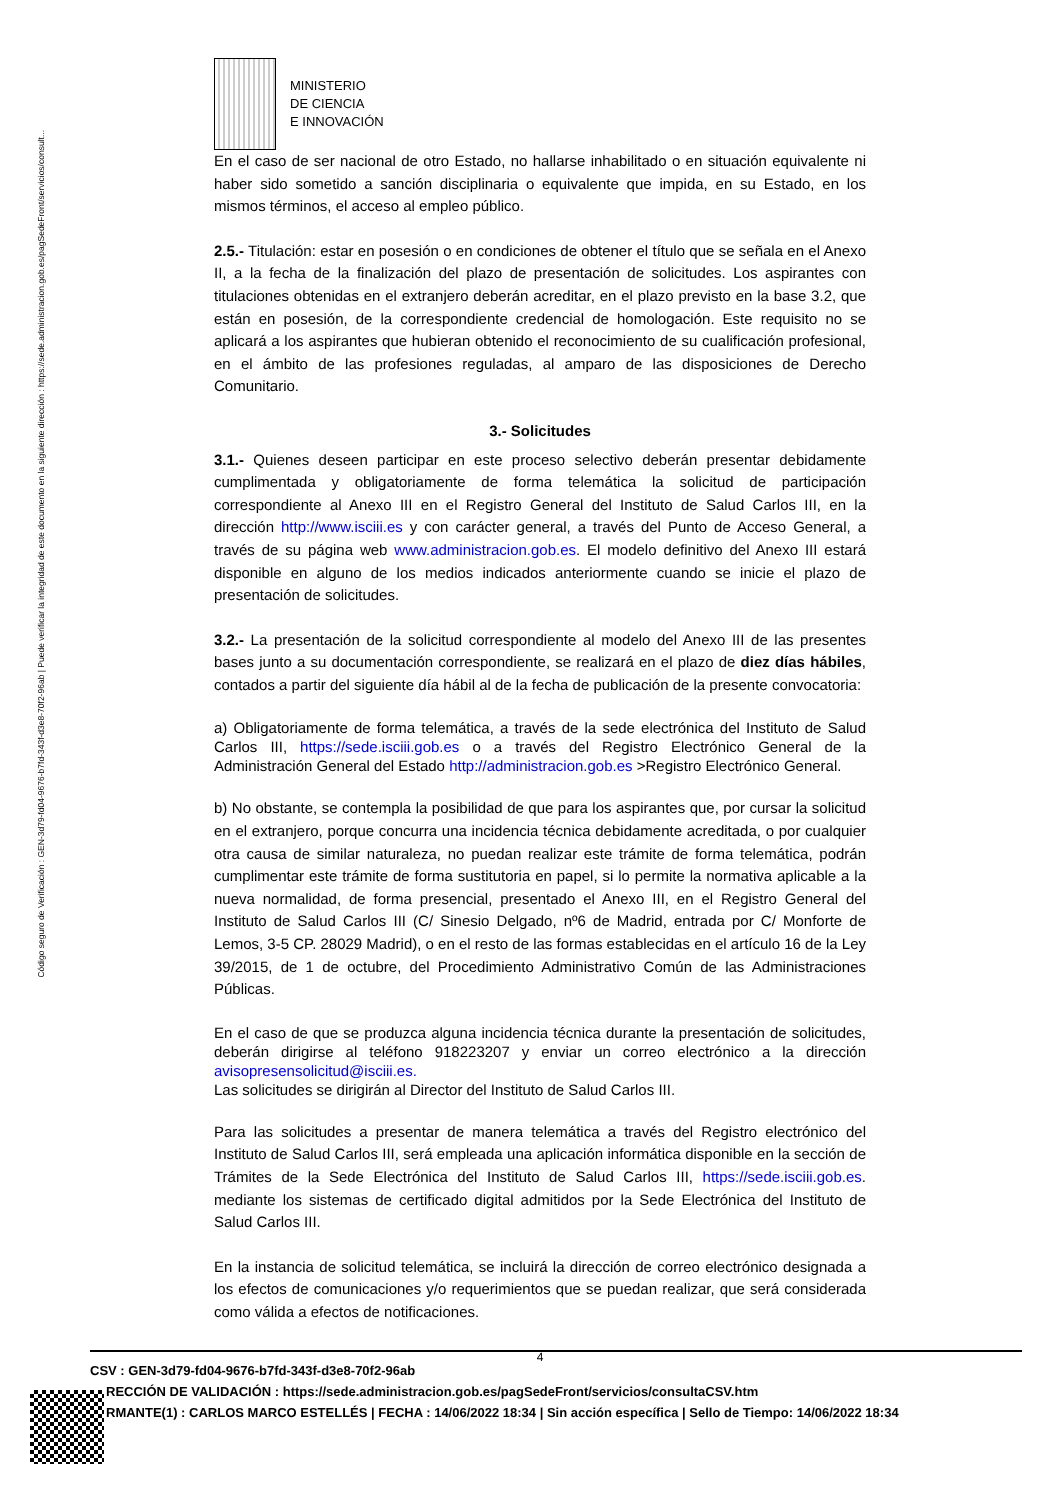Código seguro de Verificación : GEN-3d79-fd04-9676-b7fd-343f-d3e8-70f2-96ab | Puede verificar la integridad de este documento en la siguiente dirección : https://sede.administracion.gob.es/pagSedeFront/servicios/consult...
MINISTERIO
DE CIENCIA
E INNOVACIÓN
En el caso de ser nacional de otro Estado, no hallarse inhabilitado o en situación equivalente ni haber sido sometido a sanción disciplinaria o equivalente que impida, en su Estado, en los mismos términos, el acceso al empleo público.
2.5.- Titulación: estar en posesión o en condiciones de obtener el título que se señala en el Anexo II, a la fecha de la finalización del plazo de presentación de solicitudes. Los aspirantes con titulaciones obtenidas en el extranjero deberán acreditar, en el plazo previsto en la base 3.2, que están en posesión, de la correspondiente credencial de homologación. Este requisito no se aplicará a los aspirantes que hubieran obtenido el reconocimiento de su cualificación profesional, en el ámbito de las profesiones reguladas, al amparo de las disposiciones de Derecho Comunitario.
3.- Solicitudes
3.1.- Quienes deseen participar en este proceso selectivo deberán presentar debidamente cumplimentada y obligatoriamente de forma telemática la solicitud de participación correspondiente al Anexo III en el Registro General del Instituto de Salud Carlos III, en la dirección http://www.isciii.es y con carácter general, a través del Punto de Acceso General, a través de su página web www.administracion.gob.es. El modelo definitivo del Anexo III estará disponible en alguno de los medios indicados anteriormente cuando se inicie el plazo de presentación de solicitudes.
3.2.- La presentación de la solicitud correspondiente al modelo del Anexo III de las presentes bases junto a su documentación correspondiente, se realizará en el plazo de diez días hábiles, contados a partir del siguiente día hábil al de la fecha de publicación de la presente convocatoria:
a) Obligatoriamente de forma telemática, a través de la sede electrónica del Instituto de Salud Carlos III, https://sede.isciii.gob.es o a través del Registro Electrónico General de la Administración General del Estado http://administracion.gob.es >Registro Electrónico General.
b) No obstante, se contempla la posibilidad de que para los aspirantes que, por cursar la solicitud en el extranjero, porque concurra una incidencia técnica debidamente acreditada, o por cualquier otra causa de similar naturaleza, no puedan realizar este trámite de forma telemática, podrán cumplimentar este trámite de forma sustitutoria en papel, si lo permite la normativa aplicable a la nueva normalidad, de forma presencial, presentado el Anexo III, en el Registro General del Instituto de Salud Carlos III (C/ Sinesio Delgado, nº6 de Madrid, entrada por C/ Monforte de Lemos, 3-5 CP. 28029 Madrid), o en el resto de las formas establecidas en el artículo 16 de la Ley 39/2015, de 1 de octubre, del Procedimiento Administrativo Común de las Administraciones Públicas.
En el caso de que se produzca alguna incidencia técnica durante la presentación de solicitudes, deberán dirigirse al teléfono 918223207 y enviar un correo electrónico a la dirección avisopresensolicitud@isciii.es.
Las solicitudes se dirigirán al Director del Instituto de Salud Carlos III.
Para las solicitudes a presentar de manera telemática a través del Registro electrónico del Instituto de Salud Carlos III, será empleada una aplicación informática disponible en la sección de Trámites de la Sede Electrónica del Instituto de Salud Carlos III, https://sede.isciii.gob.es. mediante los sistemas de certificado digital admitidos por la Sede Electrónica del Instituto de Salud Carlos III.
En la instancia de solicitud telemática, se incluirá la dirección de correo electrónico designada a los efectos de comunicaciones y/o requerimientos que se puedan realizar, que será considerada como válida a efectos de notificaciones.
4
CSV : GEN-3d79-fd04-9676-b7fd-343f-d3e8-70f2-96ab
RECCIÓN DE VALIDACIÓN : https://sede.administracion.gob.es/pagSedeFront/servicios/consultaCSV.htm
RMANTE(1) : CARLOS MARCO ESTELLÉS | FECHA : 14/06/2022 18:34 | Sin acción específica | Sello de Tiempo: 14/06/2022 18:34